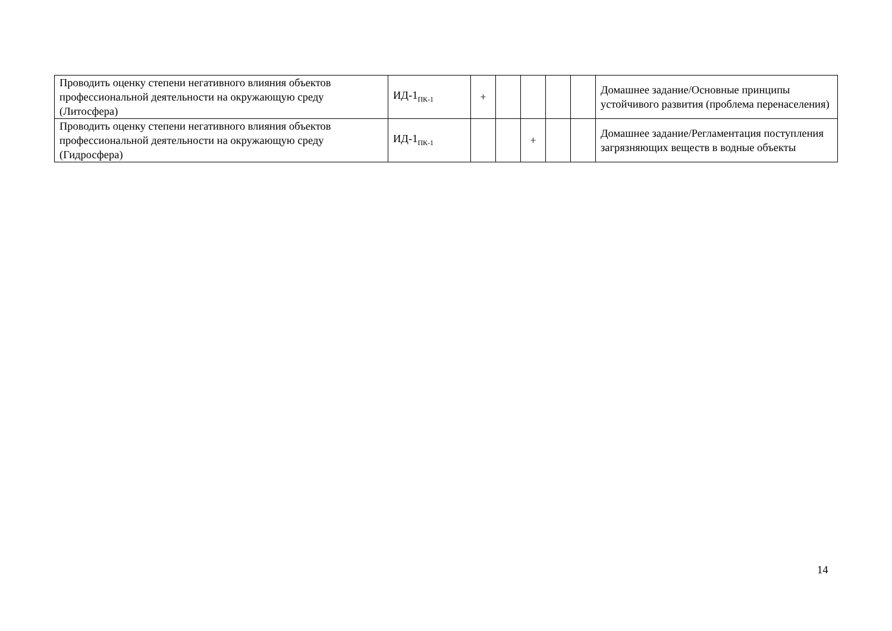| Проводить оценку степени негативного влияния объектов профессиональной деятельности на окружающую среду (Литосфера) | ИД-1<sub>ПК-1</sub> | + | | | | | Домашнее задание/Основные принципы устойчивого развития (проблема перенаселения) |
| Проводить оценку степени негативного влияния объектов профессиональной деятельности на окружающую среду (Гидросфера) | ИД-1<sub>ПК-1</sub> | | | + | | | Домашнее задание/Регламентация поступления загрязняющих веществ в водные объекты |
14